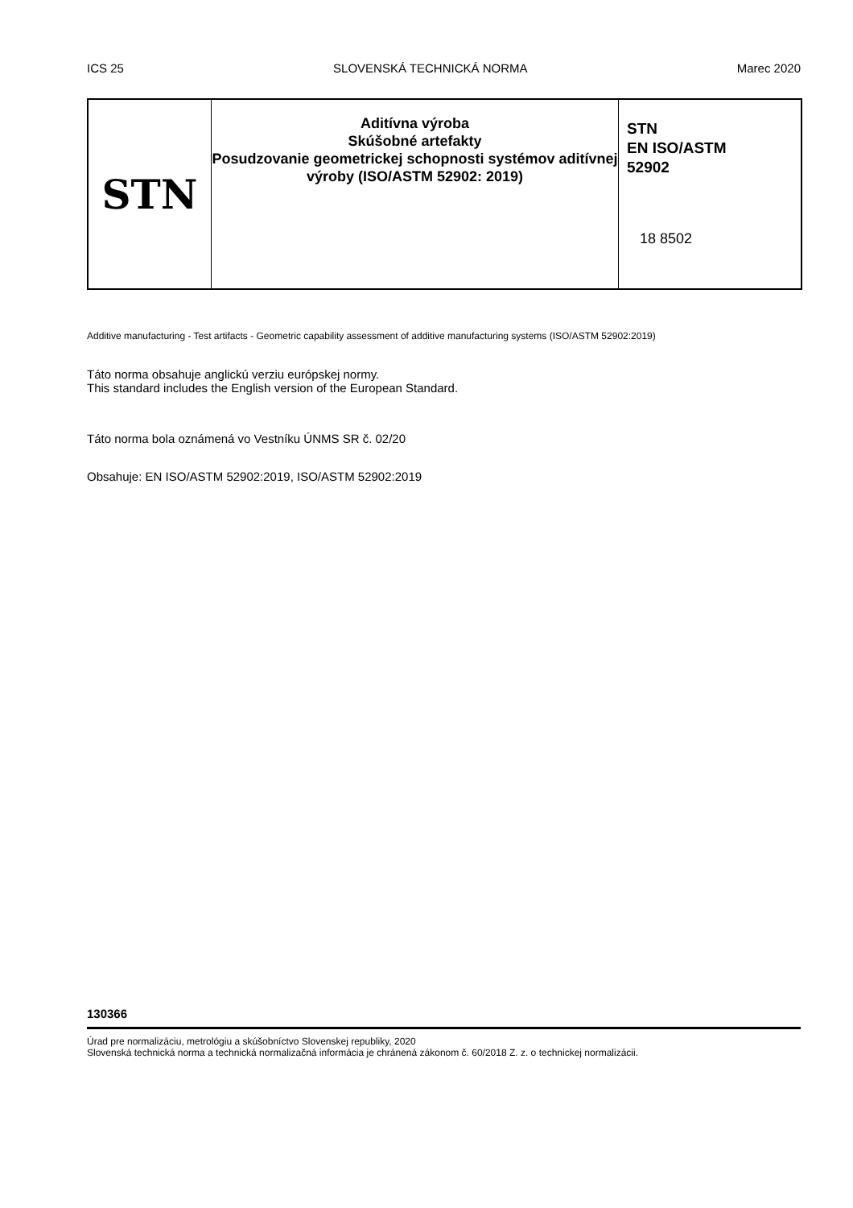ICS 25 SLOVENSKÁ TECHNICKÁ NORMA Marec 2020
| STN | Aditívna výroba Skúšobné artefakty Posudzovanie geometrickej schopnosti systémov aditívnej výroby (ISO/ASTM 52902: 2019) | STN EN ISO/ASTM 52902 18 8502 |
Additive manufacturing - Test artifacts - Geometric capability assessment of additive manufacturing systems (ISO/ASTM 52902:2019)
Táto norma obsahuje anglickú verziu európskej normy.
This standard includes the English version of the European Standard.
Táto norma bola oznámená vo Vestníku ÚNMS SR č. 02/20
Obsahuje: EN ISO/ASTM 52902:2019, ISO/ASTM 52902:2019
130366
Úrad pre normalizáciu, metrológiu a skúšobníctvo Slovenskej republiky, 2020
Slovenská technická norma a technická normalizačná informácia je chránená zákonom č. 60/2018 Z. z. o technickej normalizácii.